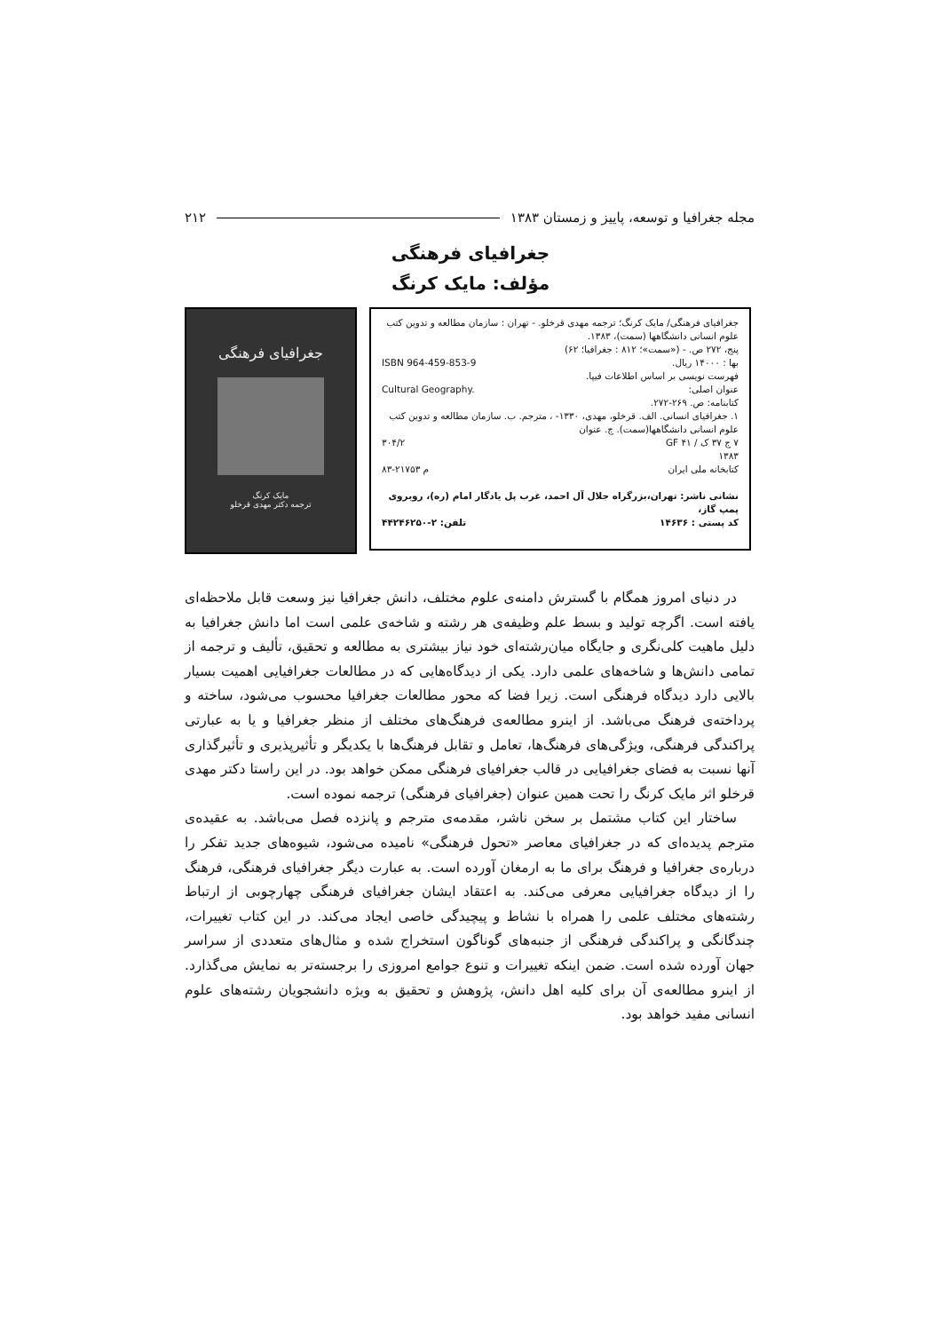مجله جغرافیا و توسعه، پاییز و زمستان ۱۳۸۳ ۲۱۲
جغرافیای فرهنگی
مؤلف: مایک کرنگ
جغرافیای فرهنگی/ مایک کرنگ؛ ترجمه مهدی قرخلو. - تهران : سازمان مطالعه و تدوین کتب علوم انسانی دانشگاهها (سمت)، ۱۳۸۳.
پنج، ۲۷۲ ص. - («سمت»؛ ۸۱۲ : جغرافیا؛ ۶۲)
ISBN 964-459-853-9 بها : ۱۴۰۰۰ ریال.
فهرست نویسی بر اساس اطلاعات فیپا.
Cultural Geography. عنوان اصلی:
کتابنامه: ص. ۲۶۹-۲۷۲.
۱. جغرافیای انسانی. الف. قرخلو، مهدی، ۱۳۳۰- ، مترجم. ب. سازمان مطالعه و تدوین کتب علوم انسانی دانشگاهها(سمت). ج. عنوان
۳۰۴/۲ ۷ ج ۳۷ ک / GF ۴۱
۱۳۸۳
۸۳-۲۱۷۵۳ م کتابخانه ملی ایران
نشانی ناشر: تهران،بزرگراه جلال آل احمد، غرب پل یادگار امام (ره)، روبروی پمپ گاز،
تلفن: ۲-۴۴۲۴۶۲۵۰ کد پستی : ۱۴۶۳۶
جغرافیای فرهنگی
مایک کرنگ
ترجمه دکتر مهدی قرخلو
در دنیای امروز همگام با گسترش دامنه‌ی علوم مختلف، دانش جغرافیا نیز وسعت قابل ملاحظه‌ای یافته است. اگرچه تولید و بسط علم وظیفه‌ی هر رشته و شاخه‌ی علمی است اما دانش جغرافیا به دلیل ماهیت کلی‌نگری و جایگاه میان‌رشته‌ای خود نیاز بیشتری به مطالعه و تحقیق، تألیف و ترجمه از تمامی دانش‌ها و شاخه‌های علمی دارد. یکی از دیدگاه‌هایی که در مطالعات جغرافیایی اهمیت بسیار بالایی دارد دیدگاه فرهنگی است. زیرا فضا که محور مطالعات جغرافیا محسوب می‌شود، ساخته و پرداخته‌ی فرهنگ می‌باشد. از اینرو مطالعه‌ی فرهنگ‌های مختلف از منظر جغرافیا و یا به عبارتی پراکندگی فرهنگی، ویژگی‌های فرهنگ‌ها، تعامل و تقابل فرهنگ‌ها با یکدیگر و تأثیرپذیری و تأثیرگذاری آنها نسبت به فضای جغرافیایی در قالب جغرافیای فرهنگی ممکن خواهد بود. در این راستا دکتر مهدی قرخلو اثر مایک کرنگ را تحت همین عنوان (جغرافیای فرهنگی) ترجمه نموده است.
ساختار این کتاب مشتمل بر سخن ناشر، مقدمه‌ی مترجم و پانزده فصل می‌باشد. به عقیده‌ی مترجم پدیده‌ای که در جغرافیای معاصر «تحول فرهنگی» نامیده می‌شود، شیوه‌های جدید تفکر را درباره‌ی جغرافیا و فرهنگ برای ما به ارمغان آورده است. به عبارت دیگر جغرافیای فرهنگی، فرهنگ را از دیدگاه جغرافیایی معرفی می‌کند. به اعتقاد ایشان جغرافیای فرهنگی چهارچوبی از ارتباط رشته‌های مختلف علمی را همراه با نشاط و پیچیدگی خاصی ایجاد می‌کند. در این کتاب تغییرات، چندگانگی و پراکندگی فرهنگی از جنبه‌های گوناگون استخراج شده و مثال‌های متعددی از سراسر جهان آورده شده است. ضمن اینکه تغییرات و تنوع جوامع امروزی را برجسته‌تر به نمایش می‌گذارد. از اینرو مطالعه‌ی آن برای کلیه اهل دانش، پژوهش و تحقیق به ویژه دانشجویان رشته‌های علوم انسانی مفید خواهد بود.